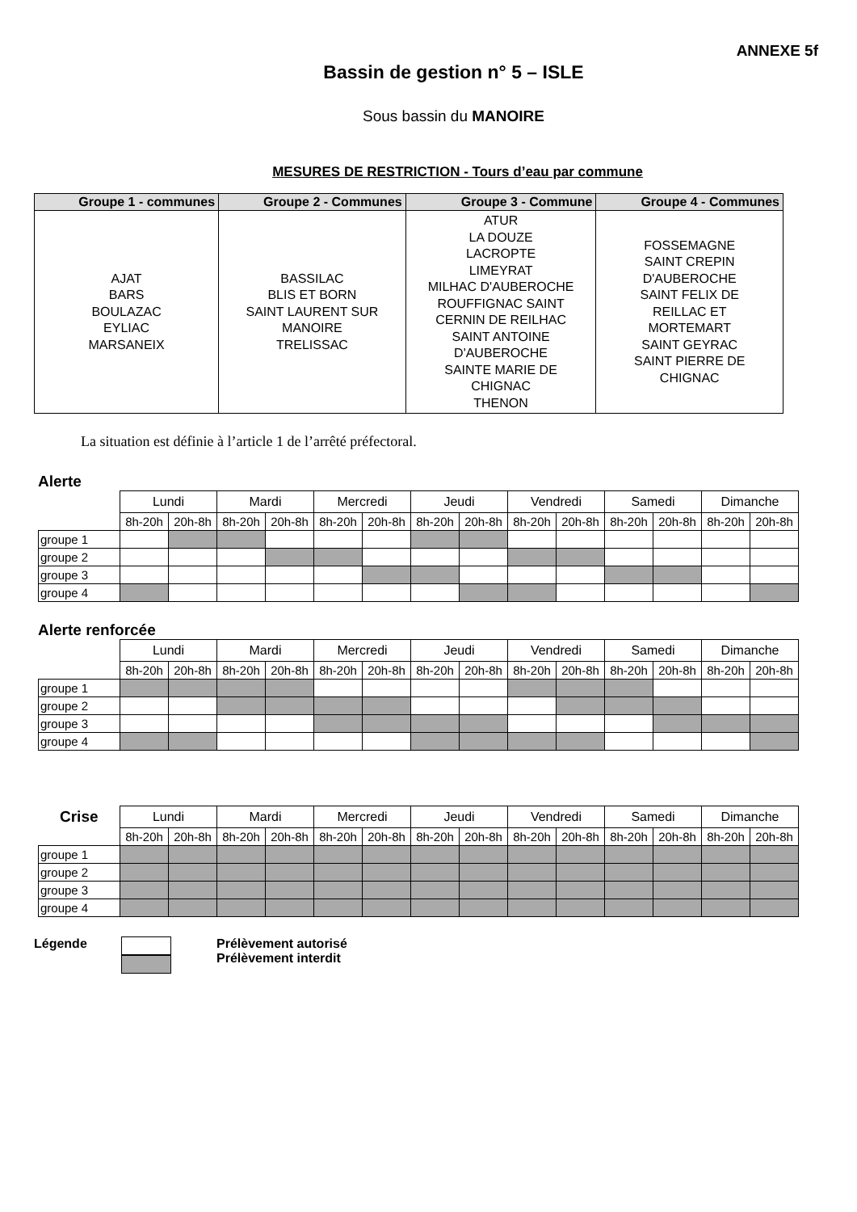ANNEXE 5f
Bassin de gestion n° 5 – ISLE
Sous bassin du MANOIRE
MESURES DE RESTRICTION - Tours d’eau par commune
| Groupe 1 - communes | Groupe 2 - Communes | Groupe 3 - Commune | Groupe 4 - Communes |
| --- | --- | --- | --- |
| AJAT BARS BOULAZAC EYLIAC MARSANEIX | BASSILAC BLIS ET BORN SAINT LAURENT SUR MANOIRE TRELISSAC | ATUR LA DOUZE LACROPTE LIMEYRAT MILHAC D'AUBEROCHE ROUFFIGNAC SAINT CERNIN DE REILHAC SAINT ANTOINE D'AUBEROCHE SAINTE MARIE DE CHIGNAC THENON | FOSSEMAGNE SAINT CREPIN D'AUBEROCHE SAINT FELIX DE REILLAC ET MORTEMART SAINT GEYRAC SAINT PIERRE DE CHIGNAC |
La situation est définie à l’article 1 de l’arrêté préfectoral.
Alerte
| | Lundi | | Mardi | | Mercredi | | Jeudi | | Vendredi | | Samedi | | Dimanche | |
| | 8h-20h | 20h-8h | 8h-20h | 20h-8h | 8h-20h | 20h-8h | 8h-20h | 20h-8h | 8h-20h | 20h-8h | 8h-20h | 20h-8h | 8h-20h | 20h-8h |
| groupe 1 | | | | | | | | | | | | | | |
| groupe 2 | | | | | | | | | | | | | | |
| groupe 3 | | | | | | | | | | | | | | |
| groupe 4 | | | | | | | | | | | | | | |
Alerte renforcée
| | Lundi | | Mardi | | Mercredi | | Jeudi | | Vendredi | | Samedi | | Dimanche | |
| | 8h-20h | 20h-8h | 8h-20h | 20h-8h | 8h-20h | 20h-8h | 8h-20h | 20h-8h | 8h-20h | 20h-8h | 8h-20h | 20h-8h | 8h-20h | 20h-8h |
| groupe 1 | | | | | | | | | | | | | | |
| groupe 2 | | | | | | | | | | | | | | |
| groupe 3 | | | | | | | | | | | | | | |
| groupe 4 | | | | | | | | | | | | | | |
| Crise | Lundi | | Mardi | | Mercredi | | Jeudi | | Vendredi | | Samedi | | Dimanche | |
| | 8h-20h | 20h-8h | 8h-20h | 20h-8h | 8h-20h | 20h-8h | 8h-20h | 20h-8h | 8h-20h | 20h-8h | 8h-20h | 20h-8h | 8h-20h | 20h-8h |
| groupe 1 | | | | | | | | | | | | | | |
| groupe 2 | | | | | | | | | | | | | | |
| groupe 3 | | | | | | | | | | | | | | |
| groupe 4 | | | | | | | | | | | | | | |
Légende Prélèvement autorisé
Prélèvement interdit